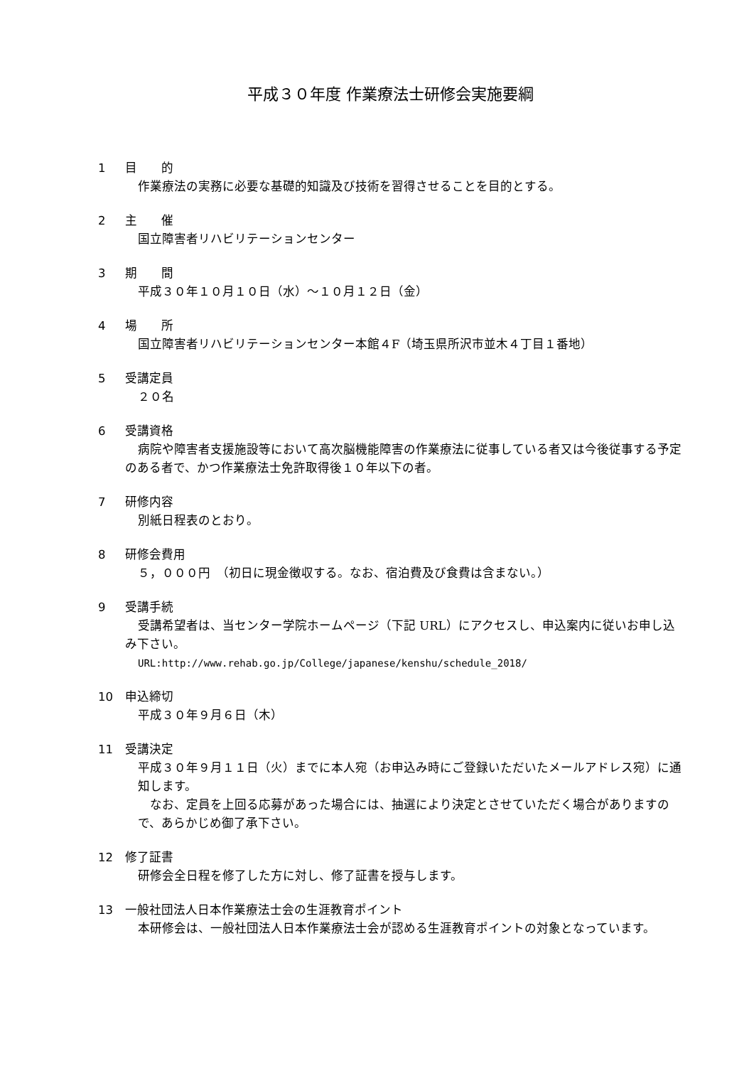平成３０年度 作業療法士研修会実施要綱
1 目　　的
作業療法の実務に必要な基礎的知識及び技術を習得させることを目的とする。
2 主　　催
国立障害者リハビリテーションセンター
3 期　　間
平成３０年１０月１０日（水）～１０月１２日（金）
4 場　　所
国立障害者リハビリテーションセンター本館４F（埼玉県所沢市並木４丁目１番地）
5 受講定員
２０名
6 受講資格
病院や障害者支援施設等において高次脳機能障害の作業療法に従事している者又は今後従事する予定のある者で、かつ作業療法士免許取得後１０年以下の者。
7 研修内容
別紙日程表のとおり。
8 研修会費用
５，０００円　（初日に現金徴収する。なお、宿泊費及び食費は含まない。）
9 受講手続
受講希望者は、当センター学院ホームページ（下記 URL）にアクセスし、申込案内に従いお申し込み下さい。
URL:http://www.rehab.go.jp/College/japanese/kenshu/schedule_2018/
10 申込締切
平成３０年９月６日（木）
11 受講決定
平成３０年９月１１日（火）までに本人宛（お申込み時にご登録いただいたメールアドレス宛）に通知します。
　なお、定員を上回る応募があった場合には、抽選により決定とさせていただく場合がありますので、あらかじめ御了承下さい。
12 修了証書
研修会全日程を修了した方に対し、修了証書を授与します。
13 一般社団法人日本作業療法士会の生涯教育ポイント
本研修会は、一般社団法人日本作業療法士会が認める生涯教育ポイントの対象となっています。